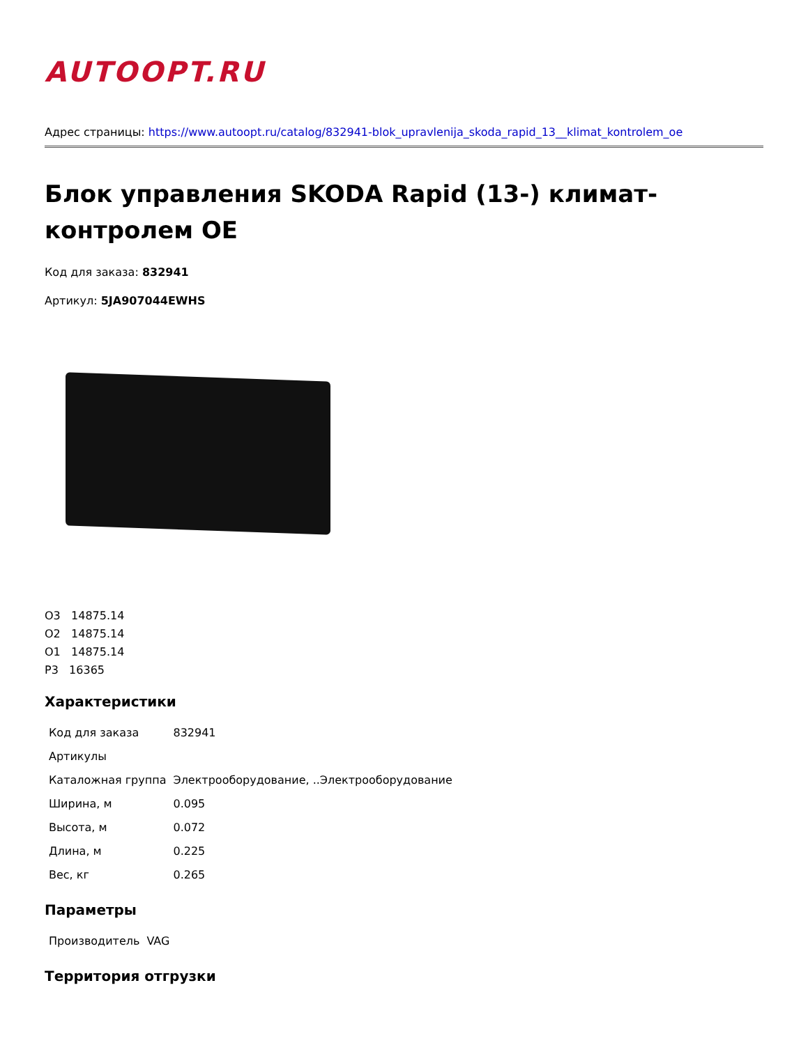AUTOOPT.RU
Адрес страницы: https://www.autoopt.ru/catalog/832941-blok_upravlenija_skoda_rapid_13__klimat_kontrolem_oe
Блок управления SKODA Rapid (13-) климат-контролем OE
Код для заказа: 832941
Артикул: 5JA907044EWHS
О3 14875.14
О2 14875.14
О1 14875.14
Р3 16365
Характеристики
| Код для заказа | 832941 |
| Артикулы | |
| Каталожная группа | Электрооборудование, ..Электрооборудование |
| Ширина, м | 0.095 |
| Высота, м | 0.072 |
| Длина, м | 0.225 |
| Вес, кг | 0.265 |
Параметры
| Производитель | VAG |
Территория отгрузки